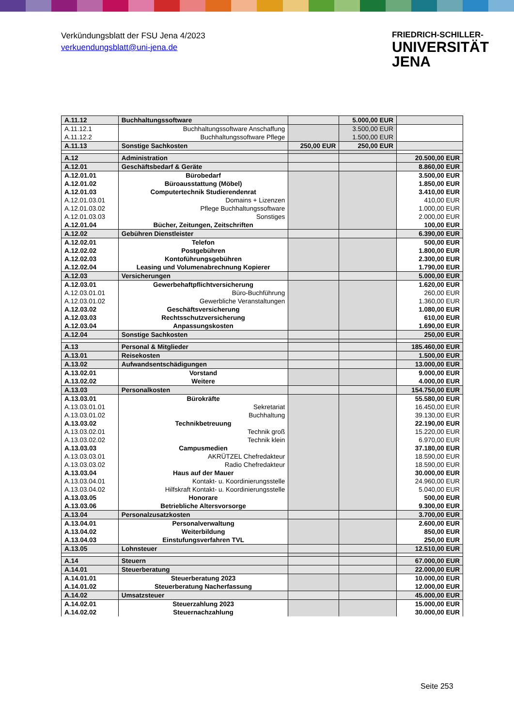Verkündungsblatt der FSU Jena 4/2023
verkuendungsblatt@uni-jena.de
FRIEDRICH-SCHILLER-
UNIVERSITÄT
JENA
| A.11.12 | Buchhaltungssoftware | | 5.000,00 EUR | |
| A.11.12.1 | Buchhaltungssoftware Anschaffung | | 3.500,00 EUR | |
| A.11.12.2 | Buchhaltungssoftware Pflege | | 1.500,00 EUR | |
| A.11.13 | Sonstige Sachkosten | 250,00 EUR | 250,00 EUR | |
| A.12 | Administration | | | 20.500,00 EUR |
| A.12.01 | Geschäftsbedarf & Geräte | | | 8.860,00 EUR |
| A.12.01.01 | Bürobedarf | | | 3.500,00 EUR |
| A.12.01.02 | Büroausstattung (Möbel) | | | 1.850,00 EUR |
| A.12.01.03 | Computertechnik Studierendenrat | | | 3.410,00 EUR |
| A.12.01.03.01 | Domains + Lizenzen | | | 410,00 EUR |
| A.12.01.03.02 | Pflege Buchhaltungssoftware | | | 1.000,00 EUR |
| A.12.01.03.03 | Sonstiges | | | 2.000,00 EUR |
| A.12.01.04 | Bücher, Zeitungen, Zeitschriften | | | 100,00 EUR |
| A.12.02 | Gebühren Dienstleister | | | 6.390,00 EUR |
| A.12.02.01 | Telefon | | | 500,00 EUR |
| A.12.02.02 | Postgebühren | | | 1.800,00 EUR |
| A.12.02.03 | Kontoführungsgebühren | | | 2.300,00 EUR |
| A.12.02.04 | Leasing und Volumenabrechnung Kopierer | | | 1.790,00 EUR |
| A.12.03 | Versicherungen | | | 5.000,00 EUR |
| A.12.03.01 | Gewerbehaftpflichtversicherung | | | 1.620,00 EUR |
| A.12.03.01.01 | Büro-Buchführung | | | 260,00 EUR |
| A.12.03.01.02 | Gewerbliche Veranstaltungen | | | 1.360,00 EUR |
| A.12.03.02 | Geschäftsversicherung | | | 1.080,00 EUR |
| A.12.03.03 | Rechtsschutzversicherung | | | 610,00 EUR |
| A.12.03.04 | Anpassungskosten | | | 1.690,00 EUR |
| A.12.04 | Sonstige Sachkosten | | | 250,00 EUR |
| A.13 | Personal & Mitglieder | | | 185.460,00 EUR |
| A.13.01 | Reisekosten | | | 1.500,00 EUR |
| A.13.02 | Aufwandsentschädigungen | | | 13.000,00 EUR |
| A.13.02.01 | Vorstand | | | 9.000,00 EUR |
| A.13.02.02 | Weitere | | | 4.000,00 EUR |
| A.13.03 | Personalkosten | | | 154.750,00 EUR |
| A.13.03.01 | Bürokräfte | | | 55.580,00 EUR |
| A.13.03.01.01 | Sekretariat | | | 16.450,00 EUR |
| A.13.03.01.02 | Buchhaltung | | | 39.130,00 EUR |
| A.13.03.02 | Technikbetreuung | | | 22.190,00 EUR |
| A.13.03.02.01 | Technik groß | | | 15.220,00 EUR |
| A.13.03.02.02 | Technik klein | | | 6.970,00 EUR |
| A.13.03.03 | Campusmedien | | | 37.180,00 EUR |
| A.13.03.03.01 | AKRÜTZEL Chefredakteur | | | 18.590,00 EUR |
| A.13.03.03.02 | Radio Chefredakteur | | | 18.590,00 EUR |
| A.13.03.04 | Haus auf der Mauer | | | 30.000,00 EUR |
| A.13.03.04.01 | Kontakt- u. Koordinierungsstelle | | | 24.960,00 EUR |
| A.13.03.04.02 | Hilfskraft Kontakt- u. Koordinierungsstelle | | | 5.040,00 EUR |
| A.13.03.05 | Honorare | | | 500,00 EUR |
| A.13.03.06 | Betriebliche Altersvorsorge | | | 9.300,00 EUR |
| A.13.04 | Personalzusatzkosten | | | 3.700,00 EUR |
| A.13.04.01 | Personalverwaltung | | | 2.600,00 EUR |
| A.13.04.02 | Weiterbildung | | | 850,00 EUR |
| A.13.04.03 | Einstufungsverfahren TVL | | | 250,00 EUR |
| A.13.05 | Lohnsteuer | | | 12.510,00 EUR |
| A.14 | Steuern | | | 67.000,00 EUR |
| A.14.01 | Steuerberatung | | | 22.000,00 EUR |
| A.14.01.01 | Steuerberatung 2023 | | | 10.000,00 EUR |
| A.14.01.02 | Steuerberatung Nacherfassung | | | 12.000,00 EUR |
| A.14.02 | Umsatzsteuer | | | 45.000,00 EUR |
| A.14.02.01 | Steuerzahlung 2023 | | | 15.000,00 EUR |
| A.14.02.02 | Steuernachzahlung | | | 30.000,00 EUR |
Seite 253